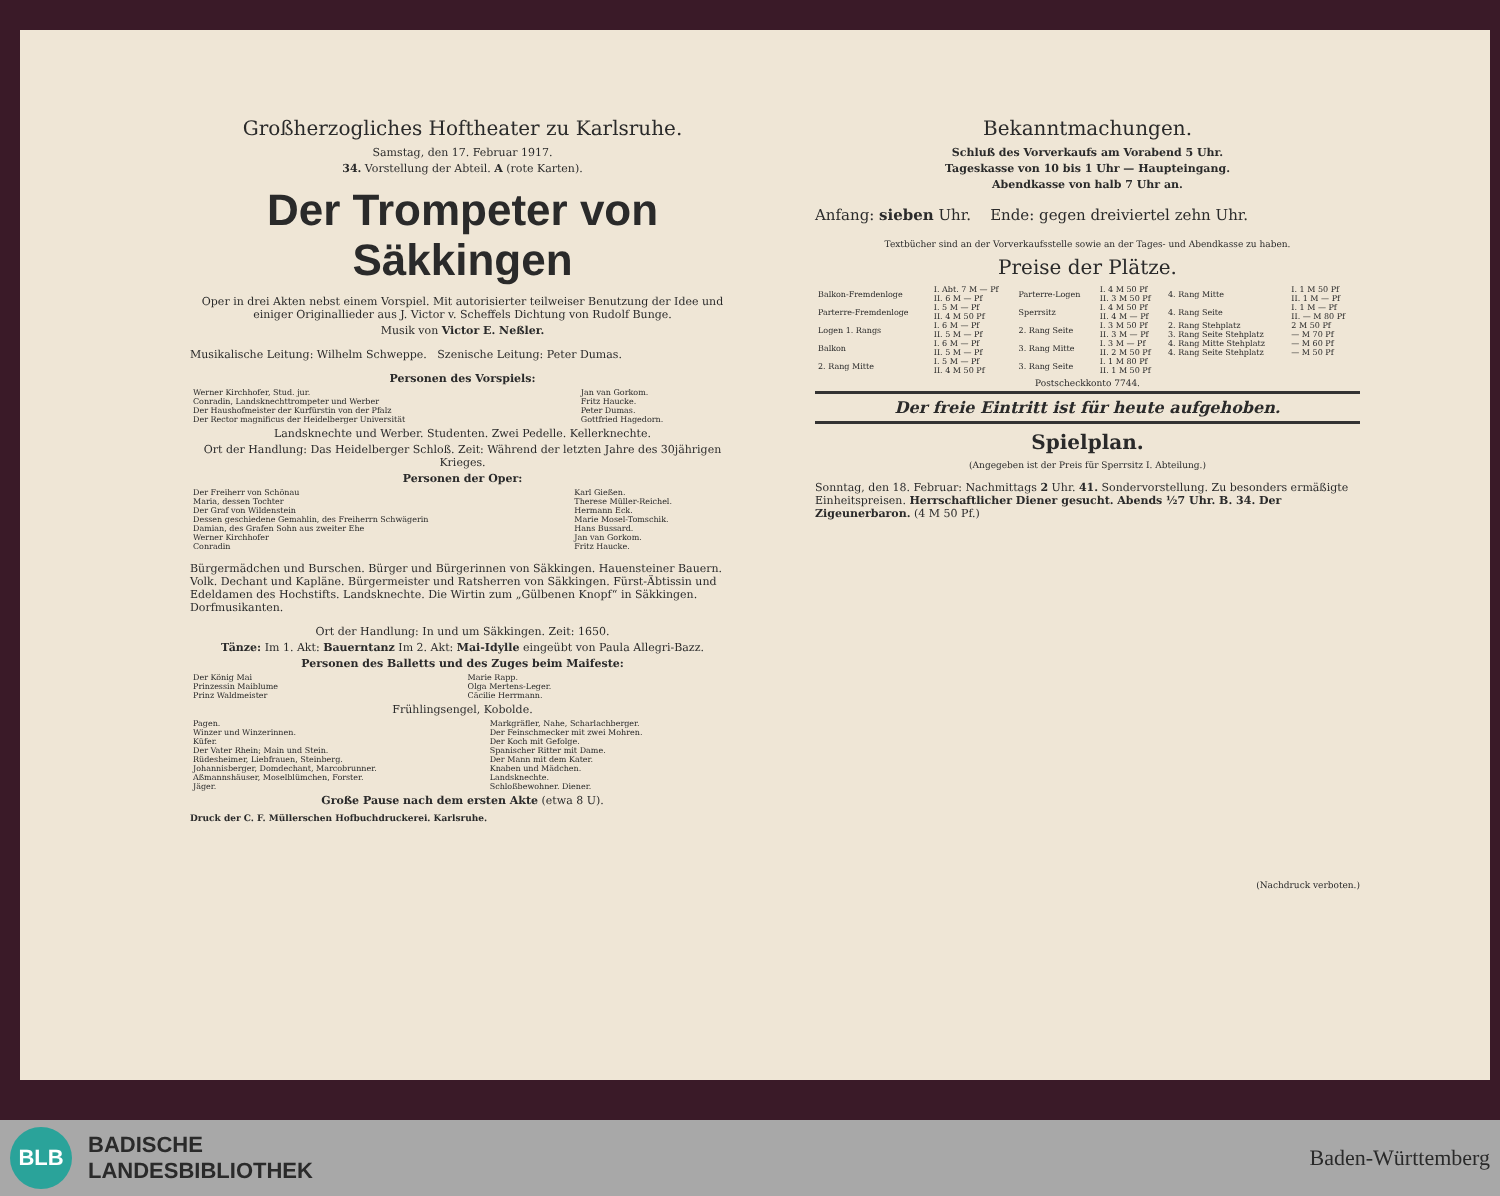Großherzogliches Hoftheater zu Karlsruhe.
Samstag, den 17. Februar 1917.
34. Vorstellung der Abteil. A (rote Karten).
Der Trompeter von Säkkingen
Oper in drei Akten nebst einem Vorspiel. Mit autorisierter teilweiser Benutzung der Idee und einiger Originallieder aus J. Victor v. Scheffels Dichtung von Rudolf Bunge.
Musik von Victor E. Neßler.
Musikalische Leitung: Wilhelm Schweppe. Szenische Leitung: Peter Dumas.
Personen des Vorspiels:
| Werner Kirchhofer, Stud. jur. | Jan van Gorkom. |
| Conradin, Landsknechttrompeter und Werber | Fritz Haucke. |
| Der Haushofmeister der Kurfürstin von der Pfalz | Peter Dumas. |
| Der Rector magnificus der Heidelberger Universität | Gottfried Hagedorn. |
Landsknechte und Werber. Studenten. Zwei Pedelle. Kellerknechte.
Ort der Handlung: Das Heidelberger Schloß. Zeit: Während der letzten Jahre des 30jährigen Krieges.
Personen der Oper:
| Der Freiherr von Schönau | Karl Gießen. |
| Maria, dessen Tochter | Therese Müller-Reichel. |
| Der Graf von Wildenstein | Hermann Eck. |
| Dessen geschiedene Gemahlin, des Freiherrn Schwägerin | Marie Mosel-Tomschik. |
| Damian, des Grafen Sohn aus zweiter Ehe | Hans Bussard. |
| Werner Kirchhofer | Jan van Gorkom. |
| Conradin | Fritz Haucke. |
Bürgermädchen und Burschen. Bürger und Bürgerinnen von Säkkingen. Hauensteiner Bauern. Volk. Dechant und Kapläne. Bürgermeister und Ratsherren von Säkkingen. Fürst-Äbtissin und Edeldamen des Hochstifts. Landsknechte. Die Wirtin zum „Gülbenen Knopf“ in Säkkingen. Dorfmusikanten.
Ort der Handlung: In und um Säkkingen. Zeit: 1650.
Tänze: Im 1. Akt: Bauerntanz Im 2. Akt: Mai-Idylle eingeübt von Paula Allegri-Bazz.
Personen des Balletts und des Zuges beim Maifeste:
| Der König Mai | Marie Rapp. |
| Prinzessin Maiblume | Olga Mertens-Leger. |
| Prinz Waldmeister | Cäcilie Herrmann. |
Frühlingsengel, Kobolde.
| Pagen. Winzer und Winzerinnen. Küfer. Der Vater Rhein; Main und Stein. Rüdesheimer, Liebfrauen, Steinberg. Johannisberger, Domdechant, Marcobrunner. Aßmannshäuser, Moselblümchen, Forster. Jäger. | Markgräfler, Nahe, Scharlachberger. Der Feinschmecker mit zwei Mohren. Der Koch mit Gefolge. Spanischer Ritter mit Dame. Der Mann mit dem Kater. Knaben und Mädchen. Landsknechte. Schloßbewohner. Diener. |
Große Pause nach dem ersten Akte (etwa 8 U).
Druck der C. F. Müllerschen Hofbuchdruckerei. Karlsruhe.
Bekanntmachungen.
Schluß des Vorverkaufs am Vorabend 5 Uhr.
Tageskasse von 10 bis 1 Uhr — Haupteingang.
Abendkasse von halb 7 Uhr an.
Anfang: sieben Uhr. Ende: gegen dreiviertel zehn Uhr.
Textbücher sind an der Vorverkaufsstelle sowie an der Tages- und Abendkasse zu haben.
Preise der Plätze.
| Balkon-Fremdenloge | I. Abt. 7 M — Pf II. 6 M — Pf | Parterre-Logen | I. 4 M 50 Pf II. 3 M 50 Pf | 4. Rang Mitte | I. 1 M 50 Pf II. 1 M — Pf |
| Parterre-Fremdenloge | I. 5 M — Pf II. 4 M 50 Pf | Sperrsitz | I. 4 M 50 Pf II. 4 M — Pf | 4. Rang Seite | I. 1 M — Pf II. — M 80 Pf |
| Logen 1. Rangs | I. 6 M — Pf II. 5 M — Pf | 2. Rang Seite | I. 3 M 50 Pf II. 3 M — Pf | 2. Rang Stehplatz 3. Rang Seite Stehplatz | 2 M 50 Pf — M 70 Pf |
| Balkon | I. 6 M — Pf II. 5 M — Pf | 3. Rang Mitte | I. 3 M — Pf II. 2 M 50 Pf | 4. Rang Mitte Stehplatz 4. Rang Seite Stehplatz | — M 60 Pf — M 50 Pf |
| 2. Rang Mitte | I. 5 M — Pf II. 4 M 50 Pf | 3. Rang Seite | I. 1 M 80 Pf II. 1 M 50 Pf | | |
Postscheckkonto 7744.
Der freie Eintritt ist für heute aufgehoben.
Spielplan.
(Angegeben ist der Preis für Sperrsitz I. Abteilung.)
Sonntag, den 18. Februar: Nachmittags 2 Uhr. 41. Sondervorstellung. Zu besonders ermäßigte Einheitspreisen. Herrschaftlicher Diener gesucht. Abends ½7 Uhr. B. 34. Der Zigeunerbaron. (4 M 50 Pf.)
(Nachdruck verboten.)
BLB
BADISCHE
LANDESBIBLIOTHEK
Baden-Württemberg